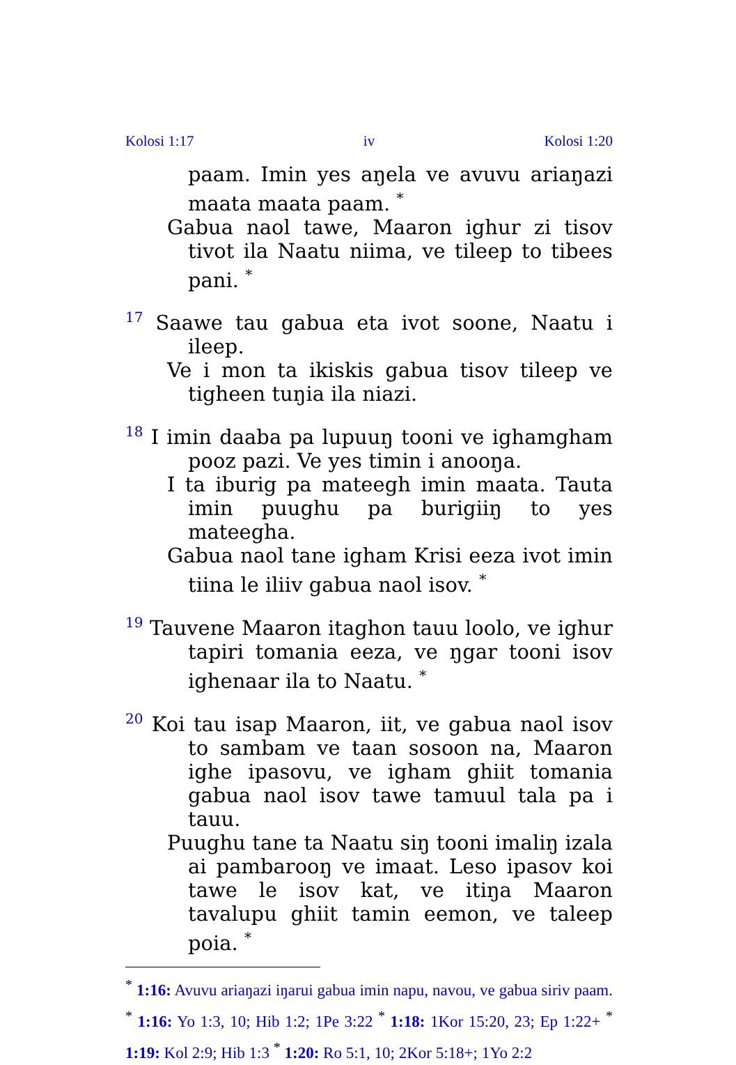Kolosi 1:17 iv Kolosi 1:20
paam. Imin yes aŋela ve avuvu ariaŋazi maata maata paam. <sup>*</sup>
Gabua naol tawe, Maaron ighur zi tisov tivot ila Naatu niima, ve tileep to tibees pani. <sup>*</sup>
17 Saawe tau gabua eta ivot soone, Naatu i ileep.
Ve i mon ta ikiskis gabua tisov tileep ve tigheen tuŋia ila niazi.
18 I imin daaba pa lupuuŋ tooni ve ighamgham pooz pazi. Ve yes timin i anooŋa.
I ta iburig pa mateegh imin maata. Tauta imin puughu pa burigiiŋ to yes mateegha.
Gabua naol tane igham Krisi eeza ivot imin tiina le iliiv gabua naol isov. <sup>*</sup>
19 Tauvene Maaron itaghon tauu loolo, ve ighur tapiri tomania eeza, ve ŋgar tooni isov ighenaar ila to Naatu. <sup>*</sup>
20 Koi tau isap Maaron, iit, ve gabua naol isov to sambam ve taan sosoon na, Maaron ighe ipasovu, ve igham ghiit tomania gabua naol isov tawe tamuul tala pa i tauu.
Puughu tane ta Naatu siŋ tooni imaliŋ izala ai pambarooŋ ve imaat. Leso ipasov koi tawe le isov kat, ve itiŋa Maaron tavalupu ghiit tamin eemon, ve taleep poia. <sup>*</sup>
<sup>*</sup> 1:16: Avuvu ariaŋazi iŋarui gabua imin napu, navou, ve gabua siriv paam. <sup>*</sup> 1:16: Yo 1:3, 10; Hib 1:2; 1Pe 3:22 <sup>*</sup> 1:18: 1Kor 15:20, 23; Ep 1:22+ <sup>*</sup> 1:19: Kol 2:9; Hib 1:3 <sup>*</sup> 1:20: Ro 5:1, 10; 2Kor 5:18+; 1Yo 2:2